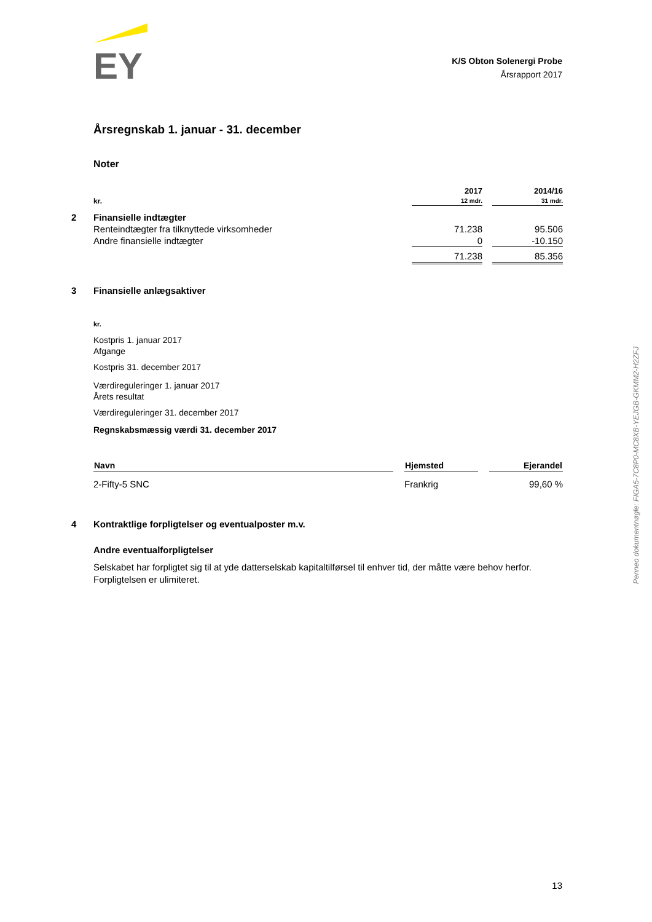EY
K/S Obton Solenergi Probe
Årsrapport 2017
Årsregnskab 1. januar - 31. december
Noter
| | kr. | 2017 12 mdr. | | 2014/16 31 mdr. |
| 2 | Finansielle indtægter | | | |
| | Renteindtægter fra tilknyttede virksomheder | 71.238 | | 95.506 |
| | Andre finansielle indtægter | 0 | | -10.150 |
| | | 71.238 | | 85.356 |
| 3 | Finansielle anlægsaktiver | | | |
kr.
Kostpris 1. januar 2017
Afgange
Kostpris 31. december 2017
Værdireguleringer 1. januar 2017
Årets resultat
Værdireguleringer 31. december 2017
Regnskabsmæssig værdi 31. december 2017
| Navn | | Hjemsted | | Ejerandel |
| --- | --- | --- | --- | --- |
| 2-Fifty-5 SNC | | Frankrig | | 99,60 % |
| 4 | Kontraktlige forpligtelser og eventualposter m.v. |
Andre eventualforpligtelser
Selskabet har forpligtet sig til at yde datterselskab kapitaltilførsel til enhver tid, der måtte være behov herfor. Forpligtelsen er ulimiteret.
Penneo dokumentnøgle: FIGA5-7C8P0-MC8XB-YEJGB-GKMM2-H2ZFJ
13